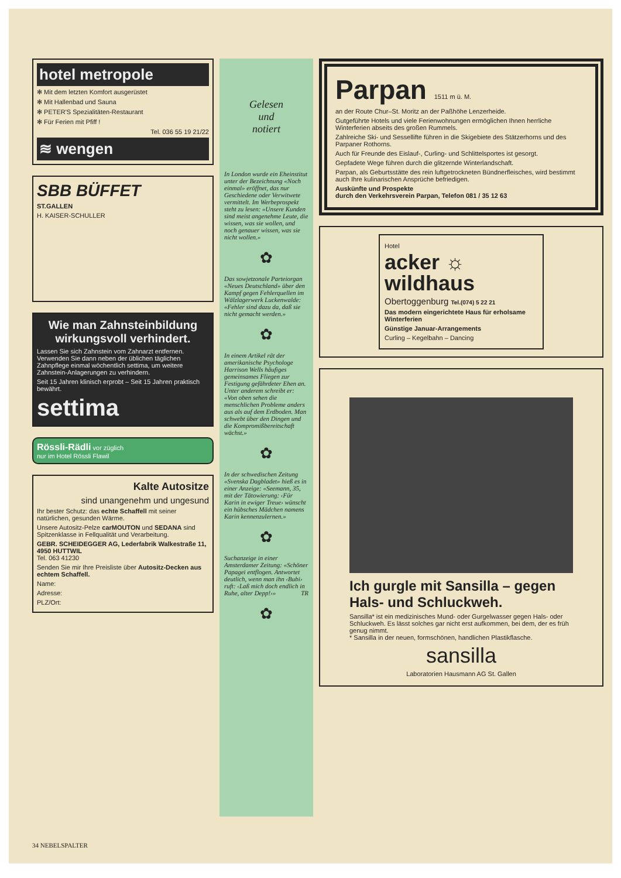hotel metropole
✻ Mit dem letzten Komfort ausgerüstet
✻ Mit Hallenbad und Sauna
✻ PETER'S Spezialitäten-Restaurant
✻ Für Ferien mit Pfiff !
Tel. 036 55 19 21/22
≋ wengen
SBB BÜFFET
ST.GALLEN
H. KAISER-SCHULLER
Wie man Zahnsteinbildung wirkungsvoll verhindert.
Lassen Sie sich Zahnstein vom Zahnarzt entfernen. Verwenden Sie dann neben der üblichen täglichen Zahnpflege einmal wöchentlich settima, um weitere Zahnstein-Anlagerungen zu verhindern.
Seit 15 Jahren klinisch erprobt – Seit 15 Jahren praktisch bewährt.
settima
Rössli-Rädli vor züglich
nur im Hotel Rössli Flawil
Kalte Autositze
sind unangenehm und ungesund
Ihr bester Schutz: das echte Schaffell mit seiner natürlichen, gesunden Wärme.
Unsere Autositz-Pelze carMOUTON und SEDANA sind Spitzenklasse in Fellqualität und Verarbeitung.
GEBR. SCHEIDEGGER AG, Lederfabrik Walkestraße 11, 4950 HUTTWIL
Tel. 063 41230
Senden Sie mir Ihre Preisliste über Autositz-Decken aus echtem Schaffell.
Name:
Adresse:
PLZ/Ort:
Gelesen
und
notiert
In London wurde ein Eheinstitut unter der Bezeichnung «Noch einmal» eröffnet, das nur Geschiedene oder Verwitwete vermittelt. Im Werbeprospekt steht zu lesen: «Unsere Kunden sind meist angenehme Leute, die wissen, was sie wollen, und noch genauer wissen, was sie nicht wollen.»
✿
Das sowjetzonale Parteiorgan «Neues Deutschland» über den Kampf gegen Fehlerquellen im Wälzlagerwerk Luckenwalde: «Fehler sind dazu da, daß sie nicht gemacht werden.»
✿
In einem Artikel rät der amerikanische Psychologe Harrison Wells häufiges gemeinsames Fliegen zur Festigung gefährdeter Ehen an. Unter anderem schreibt er: «Von oben sehen die menschlichen Probleme anders aus als auf dem Erdboden. Man schwebt über den Dingen und die Kompromißbereitschaft wächst.»
✿
In der schwedischen Zeitung «Svenska Dagbladet» hieß es in einer Anzeige: «Seemann, 35, mit der Tätowierung: ‹Für Karin in ewiger Treue› wünscht ein hübsches Mädchen namens Karin kennenzulernen.»
✿
Suchanzeige in einer Amsterdamer Zeitung: «Schöner Papagei entflogen. Antwortet deutlich, wenn man ihn ‹Bubi› ruft: ‹Laß mich doch endlich in Ruhe, alter Depp!›» TR
✿
Parpan 1511 m ü. M.
an der Route Chur–St. Moritz an der Paßhöhe Lenzerheide.
Gutgeführte Hotels und viele Ferienwohnungen ermöglichen Ihnen herrliche Winterferien abseits des großen Rummels.
Zahlreiche Ski- und Sessellifte führen in die Skigebiete des Stätzerhorns und des Parpaner Rothorns.
Auch für Freunde des Eislauf-, Curling- und Schlittelsportes ist gesorgt.
Gepfadete Wege führen durch die glitzernde Winterlandschaft.
Parpan, als Geburtsstätte des rein luftgetrockneten Bündnerfleisches, wird bestimmt auch Ihre kulinarischen Ansprüche befriedigen.
Auskünfte und Prospekte
durch den Verkehrsverein Parpan, Telefon 081 / 35 12 63
Hotel
acker ☼
wildhaus
Obertoggenburg Tel.(074) 5 22 21
Das modern eingerichtete Haus für erholsame Winterferien
Günstige Januar-Arrangements
Curling – Kegelbahn – Dancing
Ich gurgle mit Sansilla – gegen Hals- und Schluckweh.
Sansilla* ist ein medizinisches Mund- oder Gurgelwasser gegen Hals- oder Schluckweh. Es lässt solches gar nicht erst aufkommen, bei dem, der es früh genug nimmt.
* Sansilla in der neuen, formschönen, handlichen Plastikflasche.
sansilla
Laboratorien Hausmann AG St. Gallen
34 NEBELSPALTER